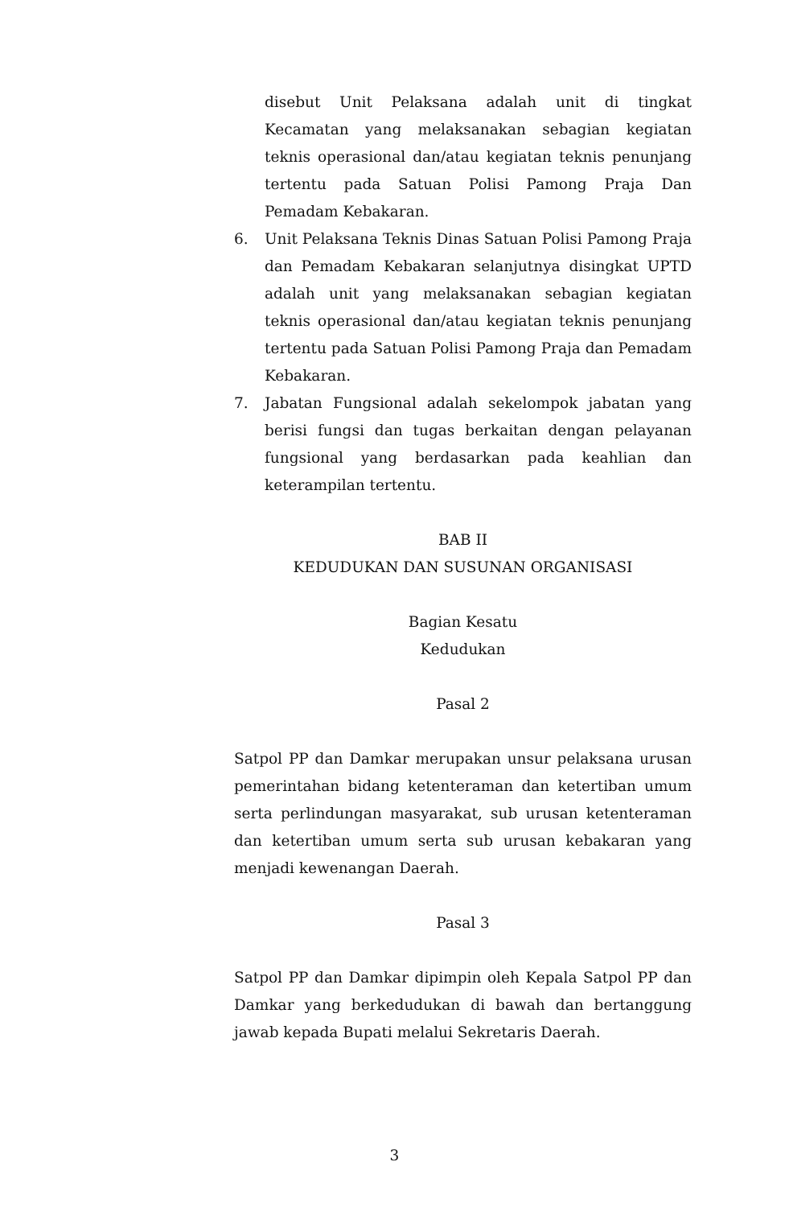disebut Unit Pelaksana adalah unit di tingkat Kecamatan yang melaksanakan sebagian kegiatan teknis operasional dan/atau kegiatan teknis penunjang tertentu pada Satuan Polisi Pamong Praja Dan Pemadam Kebakaran.
6. Unit Pelaksana Teknis Dinas Satuan Polisi Pamong Praja dan Pemadam Kebakaran selanjutnya disingkat UPTD adalah unit yang melaksanakan sebagian kegiatan teknis operasional dan/atau kegiatan teknis penunjang tertentu pada Satuan Polisi Pamong Praja dan Pemadam Kebakaran.
7. Jabatan Fungsional adalah sekelompok jabatan yang berisi fungsi dan tugas berkaitan dengan pelayanan fungsional yang berdasarkan pada keahlian dan keterampilan tertentu.
BAB II
KEDUDUKAN DAN SUSUNAN ORGANISASI
Bagian Kesatu
Kedudukan
Pasal 2
Satpol PP dan Damkar merupakan unsur pelaksana urusan pemerintahan bidang ketenteraman dan ketertiban umum serta perlindungan masyarakat, sub urusan ketenteraman dan ketertiban umum serta sub urusan kebakaran yang menjadi kewenangan Daerah.
Pasal 3
Satpol PP dan Damkar dipimpin oleh Kepala Satpol PP dan Damkar yang berkedudukan di bawah dan bertanggung jawab kepada Bupati melalui Sekretaris Daerah.
3